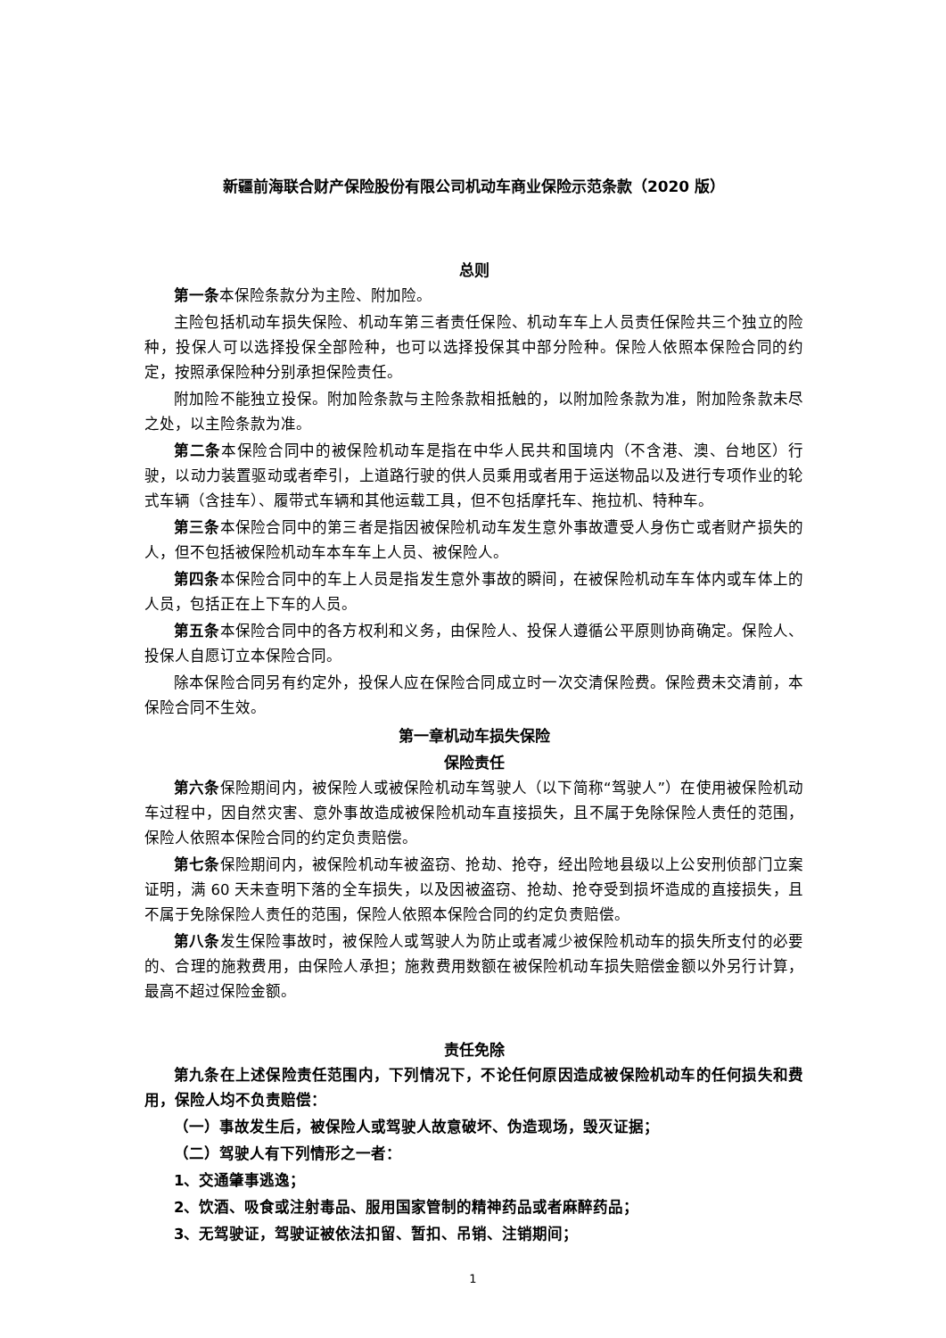新疆前海联合财产保险股份有限公司机动车商业保险示范条款（2020 版）
总则
第一条本保险条款分为主险、附加险。
主险包括机动车损失保险、机动车第三者责任保险、机动车车上人员责任保险共三个独立的险种，投保人可以选择投保全部险种，也可以选择投保其中部分险种。保险人依照本保险合同的约定，按照承保险种分别承担保险责任。
附加险不能独立投保。附加险条款与主险条款相抵触的，以附加险条款为准，附加险条款未尽之处，以主险条款为准。
第二条本保险合同中的被保险机动车是指在中华人民共和国境内（不含港、澳、台地区）行驶，以动力装置驱动或者牵引，上道路行驶的供人员乘用或者用于运送物品以及进行专项作业的轮式车辆（含挂车）、履带式车辆和其他运载工具，但不包括摩托车、拖拉机、特种车。
第三条本保险合同中的第三者是指因被保险机动车发生意外事故遭受人身伤亡或者财产损失的人，但不包括被保险机动车本车车上人员、被保险人。
第四条本保险合同中的车上人员是指发生意外事故的瞬间，在被保险机动车车体内或车体上的人员，包括正在上下车的人员。
第五条本保险合同中的各方权利和义务，由保险人、投保人遵循公平原则协商确定。保险人、投保人自愿订立本保险合同。
除本保险合同另有约定外，投保人应在保险合同成立时一次交清保险费。保险费未交清前，本保险合同不生效。
第一章机动车损失保险
保险责任
第六条保险期间内，被保险人或被保险机动车驾驶人（以下简称“驾驶人”）在使用被保险机动车过程中，因自然灾害、意外事故造成被保险机动车直接损失，且不属于免除保险人责任的范围，保险人依照本保险合同的约定负责赔偿。
第七条保险期间内，被保险机动车被盗窃、抢劫、抢夺，经出险地县级以上公安刑侦部门立案证明，满 60 天未查明下落的全车损失，以及因被盗窃、抢劫、抢夺受到损坏造成的直接损失，且不属于免除保险人责任的范围，保险人依照本保险合同的约定负责赔偿。
第八条发生保险事故时，被保险人或驾驶人为防止或者减少被保险机动车的损失所支付的必要的、合理的施救费用，由保险人承担；施救费用数额在被保险机动车损失赔偿金额以外另行计算，最高不超过保险金额。
责任免除
第九条在上述保险责任范围内，下列情况下，不论任何原因造成被保险机动车的任何损失和费用，保险人均不负责赔偿：
（一）事故发生后，被保险人或驾驶人故意破坏、伪造现场，毁灭证据；
（二）驾驶人有下列情形之一者：
1、交通肇事逃逸；
2、饮酒、吸食或注射毒品、服用国家管制的精神药品或者麻醉药品；
3、无驾驶证，驾驶证被依法扣留、暂扣、吊销、注销期间；
1